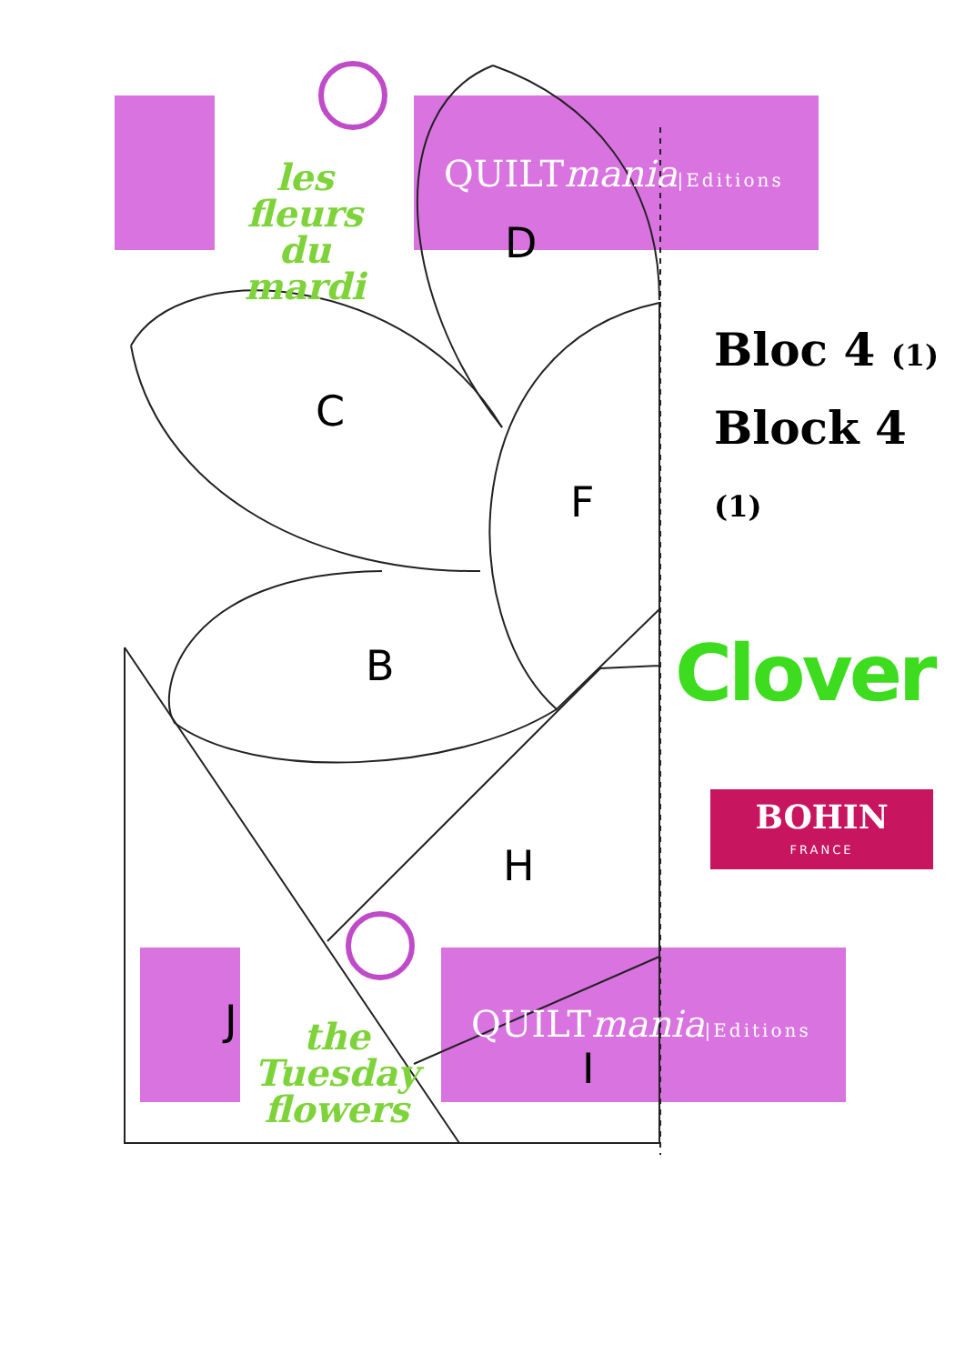les fleurs
du mardi
QUILTmania|Editions
the Tuesday
flowers
QUILTmania|Editions
D
C
F
B
H
J
I
Bloc 4 (1)
Block 4 (1)
Clover
BOHIN
FRANCE